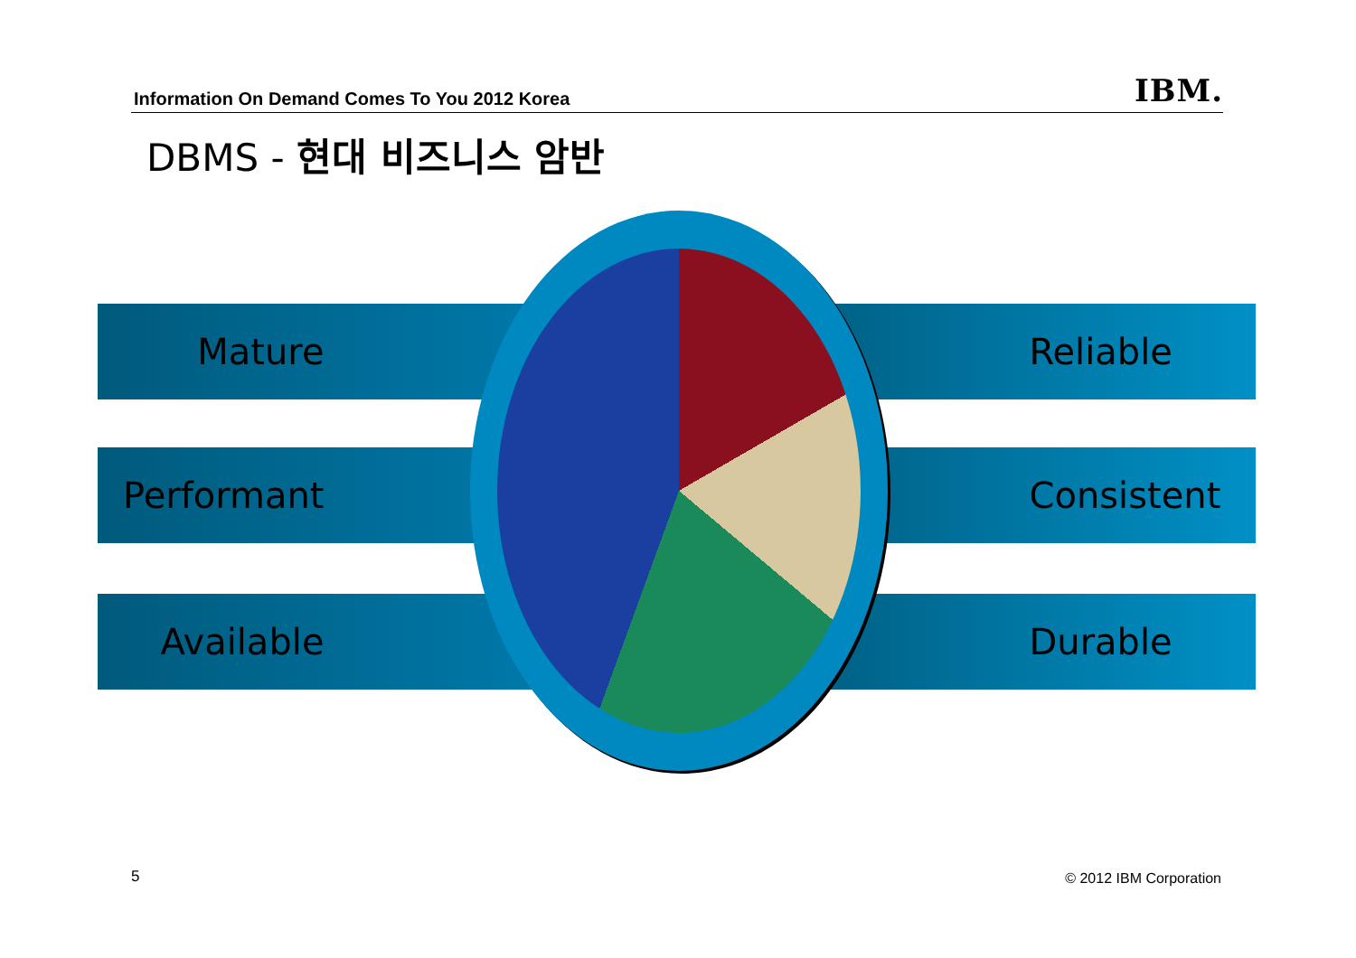Information On Demand Comes To You 2012 Korea
IBM.
DBMS - 현대 비즈니스 암반
Mature Reliable
Performant Consistent
Available Durable
5 © 2012 IBM Corporation